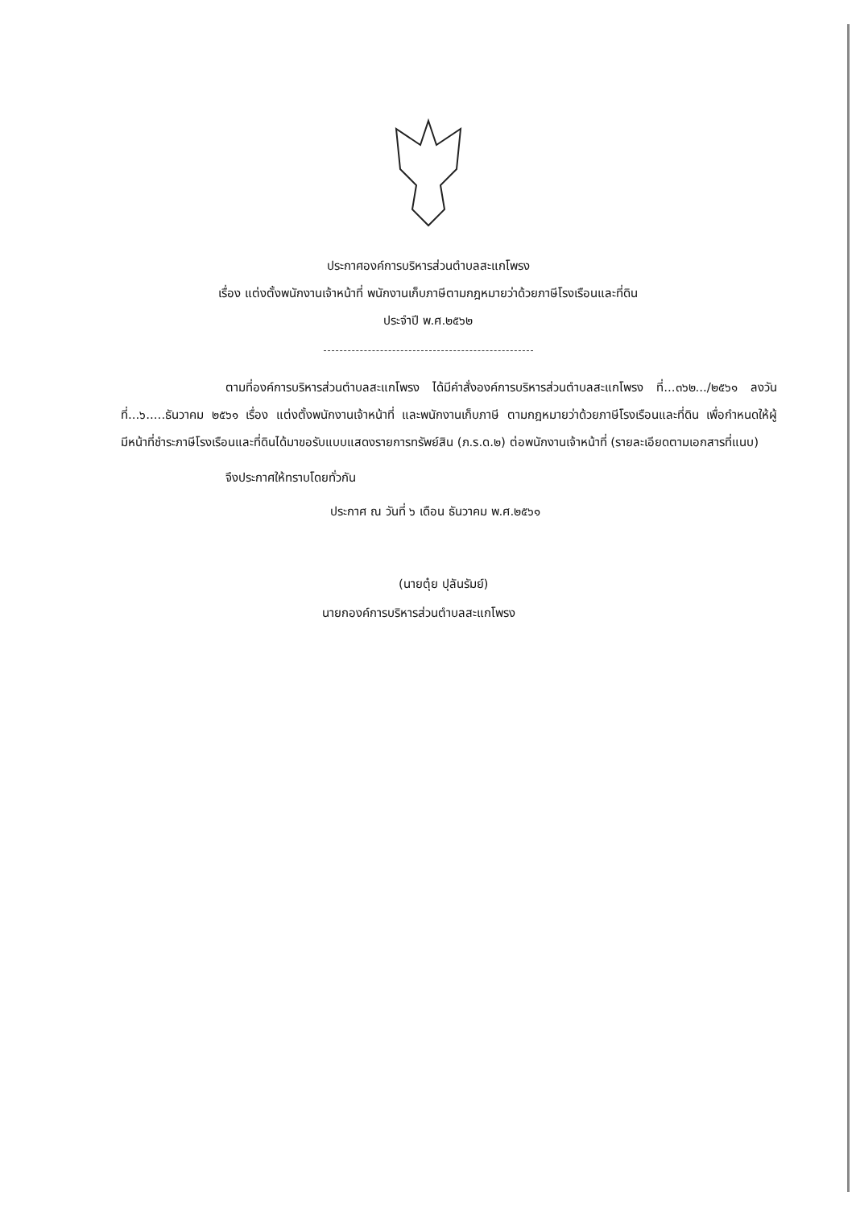ประกาศองค์การบริหารส่วนตำบลสะแกโพรง
เรื่อง แต่งตั้งพนักงานเจ้าหน้าที่ พนักงานเก็บภาษีตามกฎหมายว่าด้วยภาษีโรงเรือนและที่ดิน
ประจำปี พ.ศ.๒๕๖๒
ตามที่องค์การบริหารส่วนตำบลสะแกโพรง ได้มีคำสั่งองค์การบริหารส่วนตำบลสะแกโพรง ที่...๓๖๒.../๒๕๖๑ ลงวันที่...๖.....ธันวาคม ๒๕๖๑ เรื่อง แต่งตั้งพนักงานเจ้าหน้าที่ และพนักงานเก็บภาษี ตามกฎหมายว่าด้วยภาษีโรงเรือนและที่ดิน เพื่อกำหนดให้ผู้มีหน้าที่ชำระภาษีโรงเรือนและที่ดินได้มาขอรับแบบแสดงรายการทรัพย์สิน (ภ.ร.ด.๒) ต่อพนักงานเจ้าหน้าที่ (รายละเอียดตามเอกสารที่แนบ)
จึงประกาศให้ทราบโดยทั่วกัน
ประกาศ ณ วันที่ ๖ เดือน ธันวาคม พ.ศ.๒๕๖๑
(นายตุ๋ย ปุลันรัมย์)
นายกองค์การบริหารส่วนตำบลสะแกโพรง